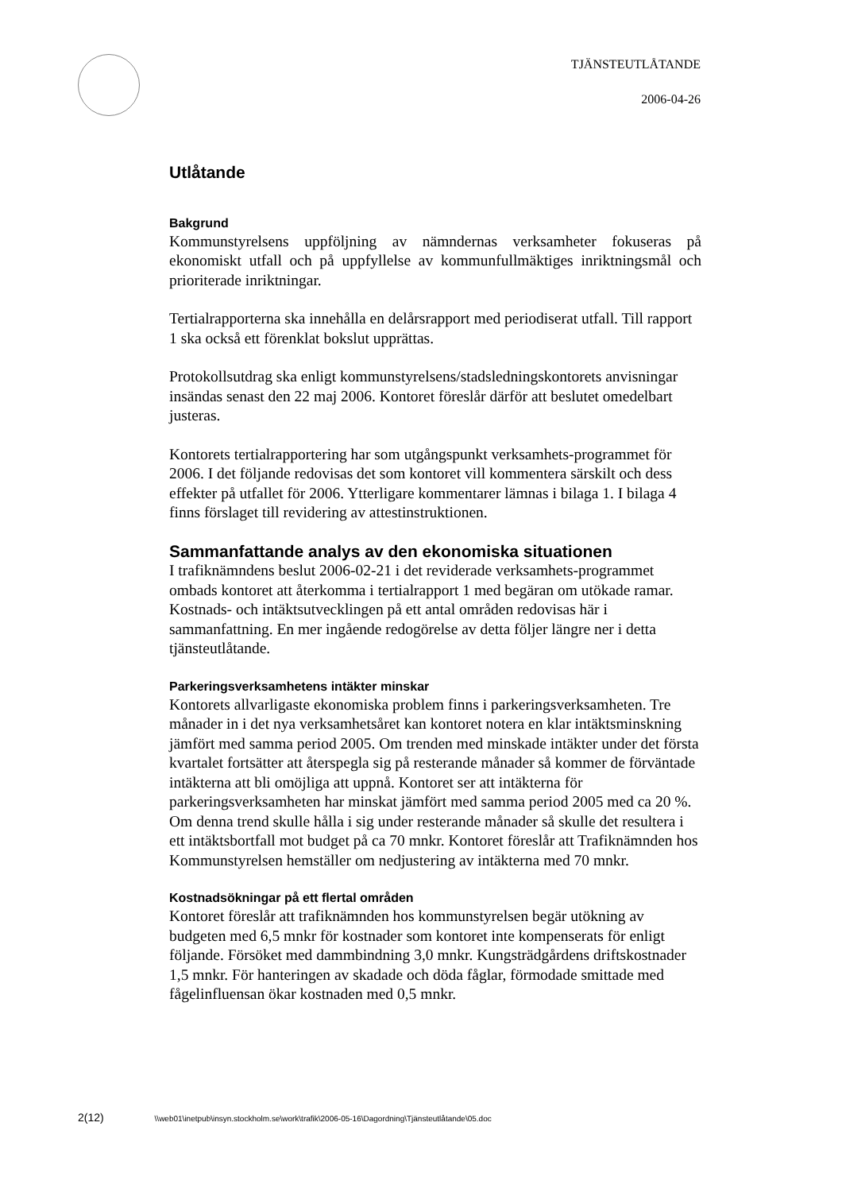TJÄNSTEUTLÅTANDE
2006-04-26
Utlåtande
Bakgrund
Kommunstyrelsens uppföljning av nämndernas verksamheter fokuseras på ekonomiskt utfall och på uppfyllelse av kommunfullmäktiges inriktningsmål och prioriterade inriktningar.
Tertialrapporterna ska innehålla en delårsrapport med periodiserat utfall. Till rapport 1 ska också ett förenklat bokslut upprättas.
Protokollsutdrag ska enligt kommunstyrelsens/stadsledningskontorets anvisningar insändas senast den 22 maj 2006. Kontoret föreslår därför att beslutet omedelbart justeras.
Kontorets tertialrapportering har som utgångspunkt verksamhets-programmet för 2006. I det följande redovisas det som kontoret vill kommentera särskilt och dess effekter på utfallet för 2006. Ytterligare kommentarer lämnas i bilaga 1. I bilaga 4 finns förslaget till revidering av attestinstruktionen.
Sammanfattande analys av den ekonomiska situationen
I trafiknämndens beslut 2006-02-21 i det reviderade verksamhets-programmet ombads kontoret att återkomma i tertialrapport 1 med begäran om utökade ramar. Kostnads- och intäktsutvecklingen på ett antal områden redovisas här i sammanfattning. En mer ingående redogörelse av detta följer längre ner i detta tjänsteutlåtande.
Parkeringsverksamhetens intäkter minskar
Kontorets allvarligaste ekonomiska problem finns i parkeringsverksamheten. Tre månader in i det nya verksamhetsåret kan kontoret notera en klar intäktsminskning jämfört med samma period 2005. Om trenden med minskade intäkter under det första kvartalet fortsätter att återspegla sig på resterande månader så kommer de förväntade intäkterna att bli omöjliga att uppnå. Kontoret ser att intäkterna för parkeringsverksamheten har minskat jämfört med samma period 2005 med ca 20 %. Om denna trend skulle hålla i sig under resterande månader så skulle det resultera i ett intäktsbortfall mot budget på ca 70 mnkr. Kontoret föreslår att Trafiknämnden hos Kommunstyrelsen hemställer om nedjustering av intäkterna med 70 mnkr.
Kostnadsökningar på ett flertal områden
Kontoret föreslår att trafiknämnden hos kommunstyrelsen begär utökning av budgeten med 6,5 mnkr för kostnader som kontoret inte kompenserats för enligt följande. Försöket med dammbindning 3,0 mnkr. Kungsträdgårdens driftskostnader 1,5 mnkr. För hanteringen av skadade och döda fåglar, förmodade smittade med fågelinfluensan ökar kostnaden med 0,5 mnkr.
2(12) \\web01\inetpub\insyn.stockholm.se\work\trafik\2006-05-16\Dagordning\Tjänsteutlåtande\05.doc